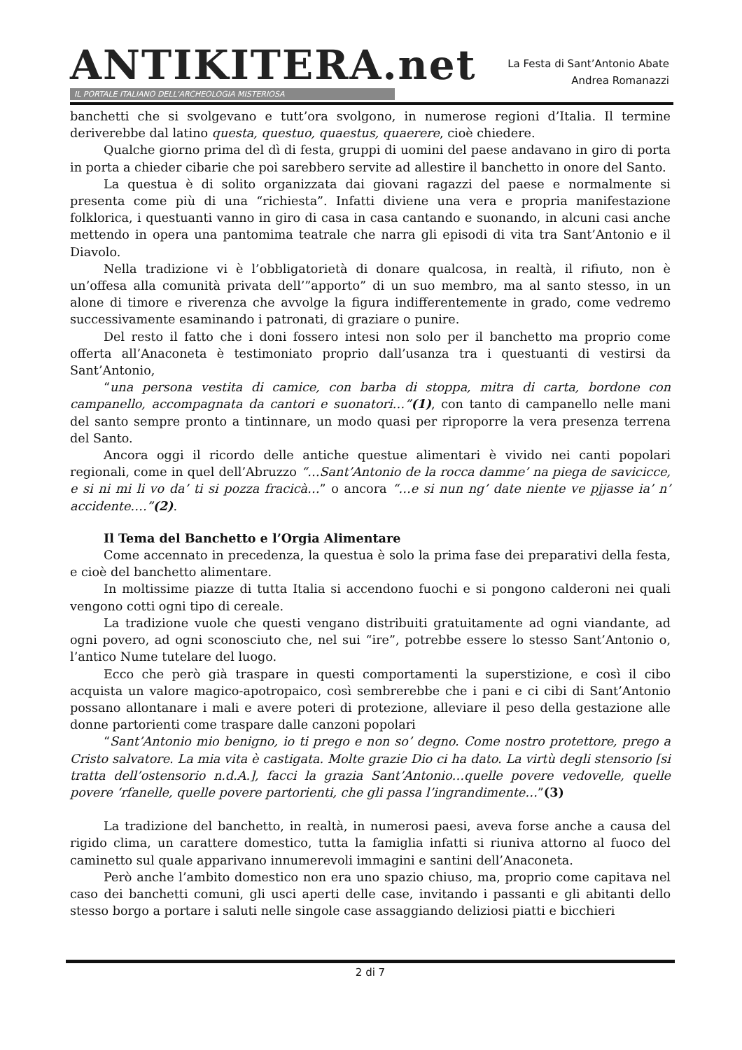ANTIKITERA.net
IL PORTALE ITALIANO DELL'ARCHEOLOGIA MISTERIOSA
La Festa di Sant’Antonio Abate
Andrea Romanazzi
banchetti che si svolgevano e tutt’ora svolgono, in numerose regioni d’Italia. Il termine deriverebbe dal latino questa, questuo, quaestus, quaerere, cioè chiedere.
Qualche giorno prima del dì di festa, gruppi di uomini del paese andavano in giro di porta in porta a chieder cibarie che poi sarebbero servite ad allestire il banchetto in onore del Santo.
La questua è di solito organizzata dai giovani ragazzi del paese e normalmente si presenta come più di una “richiesta”. Infatti diviene una vera e propria manifestazione folklorica, i questuanti vanno in giro di casa in casa cantando e suonando, in alcuni casi anche mettendo in opera una pantomima teatrale che narra gli episodi di vita tra Sant’Antonio e il Diavolo.
Nella tradizione vi è l’obbligatorietà di donare qualcosa, in realtà, il rifiuto, non è un’offesa alla comunità privata dell’”apporto” di un suo membro, ma al santo stesso, in un alone di timore e riverenza che avvolge la figura indifferentemente in grado, come vedremo successivamente esaminando i patronati, di graziare o punire.
Del resto il fatto che i doni fossero intesi non solo per il banchetto ma proprio come offerta all’Anaconeta è testimoniato proprio dall’usanza tra i questuanti di vestirsi da Sant’Antonio,
“una persona vestita di camice, con barba di stoppa, mitra di carta, bordone con campanello, accompagnata da cantori e suonatori…”(1), con tanto di campanello nelle mani del santo sempre pronto a tintinnare, un modo quasi per riproporre la vera presenza terrena del Santo.
Ancora oggi il ricordo delle antiche questue alimentari è vivido nei canti popolari regionali, come in quel dell’Abruzzo “…Sant’Antonio de la rocca damme’ na piega de savicicce, e si ni mi li vo da’ ti si pozza fracicà…” o ancora “…e si nun ng’ date niente ve pjjasse ia’ n’ accidente….”(2).
Il Tema del Banchetto e l’Orgia Alimentare
Come accennato in precedenza, la questua è solo la prima fase dei preparativi della festa, e cioè del banchetto alimentare.
In moltissime piazze di tutta Italia si accendono fuochi e si pongono calderoni nei quali vengono cotti ogni tipo di cereale.
La tradizione vuole che questi vengano distribuiti gratuitamente ad ogni viandante, ad ogni povero, ad ogni sconosciuto che, nel sui “ire”, potrebbe essere lo stesso Sant’Antonio o, l’antico Nume tutelare del luogo.
Ecco che però già traspare in questi comportamenti la superstizione, e così il cibo acquista un valore magico-apotropaico, così sembrerebbe che i pani e ci cibi di Sant’Antonio possano allontanare i mali e avere poteri di protezione, alleviare il peso della gestazione alle donne partorienti come traspare dalle canzoni popolari
“Sant’Antonio mio benigno, io ti prego e non so’ degno. Come nostro protettore, prego a Cristo salvatore. La mia vita è castigata. Molte grazie Dio ci ha dato. La virtù degli stensorio [si tratta dell’ostensorio n.d.A.], facci la grazia Sant’Antonio…quelle povere vedovelle, quelle povere ‘rfanelle, quelle povere partorienti, che gli passa l’ingrandimente…”(3)
La tradizione del banchetto, in realtà, in numerosi paesi, aveva forse anche a causa del rigido clima, un carattere domestico, tutta la famiglia infatti si riuniva attorno al fuoco del caminetto sul quale apparivano innumerevoli immagini e santini dell’Anaconeta.
Però anche l’ambito domestico non era uno spazio chiuso, ma, proprio come capitava nel caso dei banchetti comuni, gli usci aperti delle case, invitando i passanti e gli abitanti dello stesso borgo a portare i saluti nelle singole case assaggiando deliziosi piatti e bicchieri
2 di 7